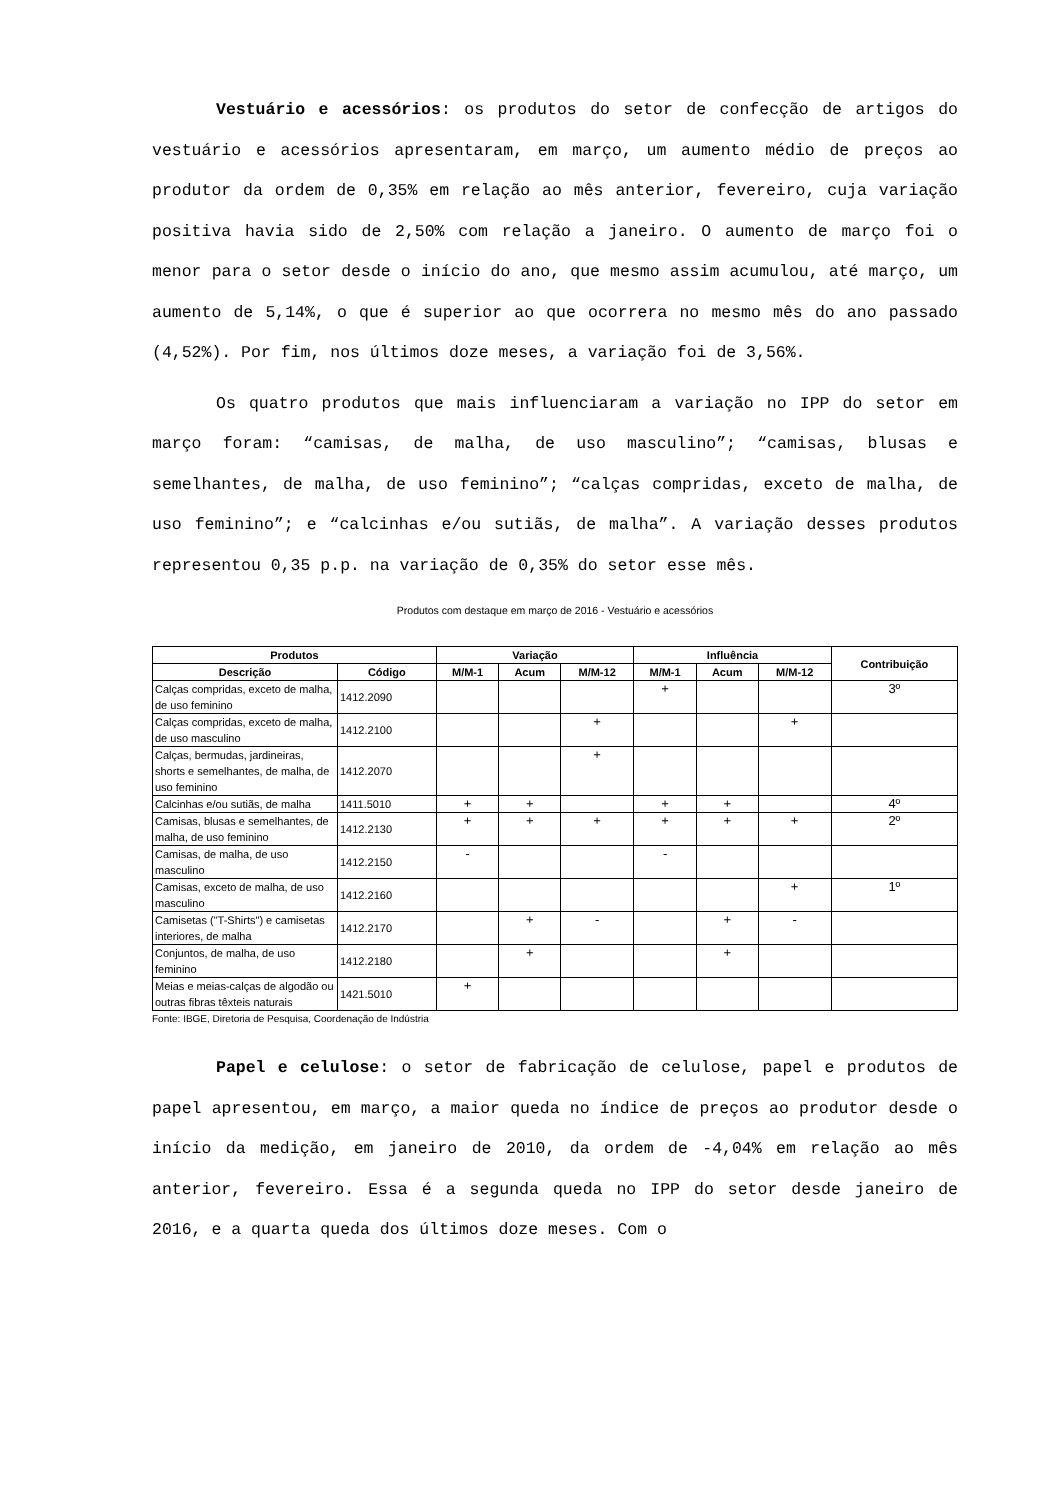Vestuário e acessórios: os produtos do setor de confecção de artigos do vestuário e acessórios apresentaram, em março, um aumento médio de preços ao produtor da ordem de 0,35% em relação ao mês anterior, fevereiro, cuja variação positiva havia sido de 2,50% com relação a janeiro. O aumento de março foi o menor para o setor desde o início do ano, que mesmo assim acumulou, até março, um aumento de 5,14%, o que é superior ao que ocorrera no mesmo mês do ano passado (4,52%). Por fim, nos últimos doze meses, a variação foi de 3,56%.
Os quatro produtos que mais influenciaram a variação no IPP do setor em março foram: “camisas, de malha, de uso masculino”; “camisas, blusas e semelhantes, de malha, de uso feminino”; “calças compridas, exceto de malha, de uso feminino”; e “calcinhas e/ou sutiãs, de malha”. A variação desses produtos representou 0,35 p.p. na variação de 0,35% do setor esse mês.
Produtos com destaque em março de 2016 - Vestuário e acessórios
| Produtos | | Variação | | | Influência | | | Contribuição |
| --- | --- | --- | --- | --- | --- | --- | --- | --- |
| Descrição | Código | M/M-1 | Acum | M/M-12 | M/M-1 | Acum | M/M-12 | |
| Calças compridas, exceto de malha, de uso feminino | 1412.2090 | | | | + | | | 3º |
| Calças compridas, exceto de malha, de uso masculino | 1412.2100 | | | + | | | + | |
| Calças, bermudas, jardineiras, shorts e semelhantes, de malha, de uso feminino | 1412.2070 | | | + | | | | |
| Calcinhas e/ou sutiãs, de malha | 1411.5010 | + | + | | + | + | | 4º |
| Camisas, blusas e semelhantes, de malha, de uso feminino | 1412.2130 | + | + | + | + | + | + | 2º |
| Camisas, de malha, de uso masculino | 1412.2150 | - | | | - | | | |
| Camisas, exceto de malha, de uso masculino | 1412.2160 | | | | | | + | 1º |
| Camisetas ("T-Shirts") e camisetas interiores, de malha | 1412.2170 | | + | - | | + | - | |
| Conjuntos, de malha, de uso feminino | 1412.2180 | | + | | | + | | |
| Meias e meias-calças de algodão ou outras fibras têxteis naturais | 1421.5010 | + | | | | | | |
Fonte: IBGE, Diretoria de Pesquisa, Coordenação de Indústria
Papel e celulose: o setor de fabricação de celulose, papel e produtos de papel apresentou, em março, a maior queda no índice de preços ao produtor desde o início da medição, em janeiro de 2010, da ordem de -4,04% em relação ao mês anterior, fevereiro. Essa é a segunda queda no IPP do setor desde janeiro de 2016, e a quarta queda dos últimos doze meses. Com o